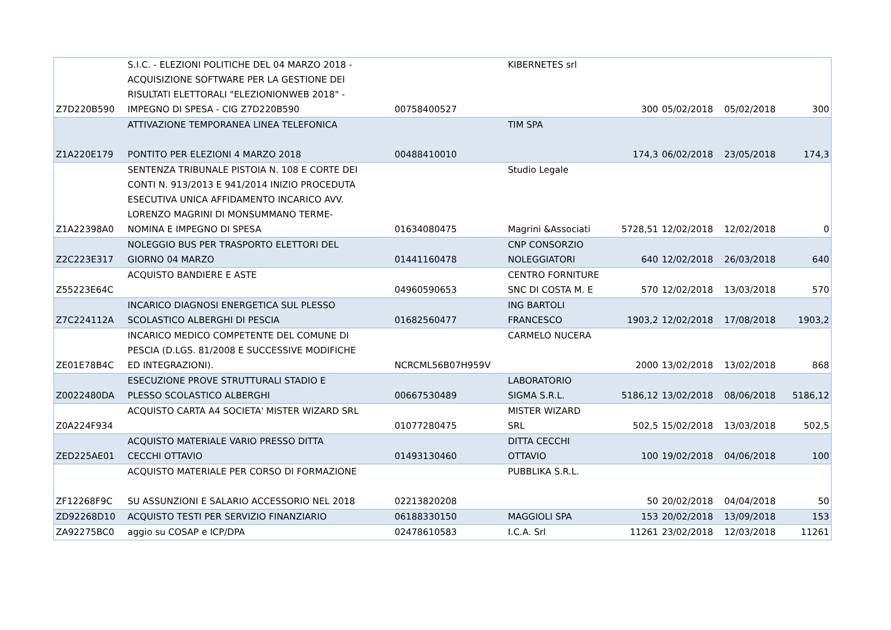| Z7D220B590 | S.I.C. - ELEZIONI POLITICHE DEL 04 MARZO 2018 - ACQUISIZIONE SOFTWARE PER LA GESTIONE DEI RISULTATI ELETTORALI "ELEZIONIONWEB 2018" - IMPEGNO DI SPESA - CIG Z7D220B590 | 00758400527 | KIBERNETES srl | 300 | 05/02/2018 | 05/02/2018 | 300 |
| Z1A220E179 | ATTIVAZIONE TEMPORANEA LINEA TELEFONICA PONTITO PER ELEZIONI 4 MARZO 2018 | 00488410010 | TIM SPA | 174,3 | 06/02/2018 | 23/05/2018 | 174,3 |
| Z1A22398A0 | SENTENZA TRIBUNALE PISTOIA N. 108 E CORTE DEI CONTI N. 913/2013 E 941/2014 INIZIO PROCEDUTA ESECUTIVA UNICA AFFIDAMENTO INCARICO AVV. LORENZO MAGRINI DI MONSUMMANO TERME- NOMINA E IMPEGNO DI SPESA | 01634080475 | Studio Legale Magrini &Associati | 5728,51 | 12/02/2018 | 12/02/2018 | 0 |
| Z2C223E317 | NOLEGGIO BUS PER TRASPORTO ELETTORI DEL GIORNO 04 MARZO | 01441160478 | CNP CONSORZIO NOLEGGIATORI | 640 | 12/02/2018 | 26/03/2018 | 640 |
| Z55223E64C | ACQUISTO BANDIERE E ASTE | 04960590653 | CENTRO FORNITURE SNC DI COSTA M. E | 570 | 12/02/2018 | 13/03/2018 | 570 |
| Z7C224112A | INCARICO DIAGNOSI ENERGETICA SUL PLESSO SCOLASTICO ALBERGHI DI PESCIA | 01682560477 | ING BARTOLI FRANCESCO | 1903,2 | 12/02/2018 | 17/08/2018 | 1903,2 |
| ZE01E78B4C | INCARICO MEDICO COMPETENTE DEL COMUNE DI PESCIA (D.LGS. 81/2008 E SUCCESSIVE MODIFICHE ED INTEGRAZIONI). | NCRCML56B07H959V | CARMELO NUCERA | 2000 | 13/02/2018 | 13/02/2018 | 868 |
| Z0022480DA | ESECUZIONE PROVE STRUTTURALI STADIO E PLESSO SCOLASTICO ALBERGHI | 00667530489 | LABORATORIO SIGMA S.R.L. | 5186,12 | 13/02/2018 | 08/06/2018 | 5186,12 |
| Z0A224F934 | ACQUISTO CARTA A4 SOCIETA' MISTER WIZARD SRL | 01077280475 | MISTER WIZARD SRL | 502,5 | 15/02/2018 | 13/03/2018 | 502,5 |
| ZED225AE01 | ACQUISTO MATERIALE VARIO PRESSO DITTA CECCHI OTTAVIO | 01493130460 | DITTA CECCHI OTTAVIO | 100 | 19/02/2018 | 04/06/2018 | 100 |
| ZF12268F9C | ACQUISTO MATERIALE PER CORSO DI FORMAZIONE SU ASSUNZIONI E SALARIO ACCESSORIO NEL 2018 | 02213820208 | PUBBLIKA S.R.L. | 50 | 20/02/2018 | 04/04/2018 | 50 |
| ZD92268D10 | ACQUISTO TESTI PER SERVIZIO FINANZIARIO | 06188330150 | MAGGIOLI SPA | 153 | 20/02/2018 | 13/09/2018 | 153 |
| ZA92275BC0 | aggio su COSAP e ICP/DPA | 02478610583 | I.C.A. Srl | 11261 | 23/02/2018 | 12/03/2018 | 11261 |